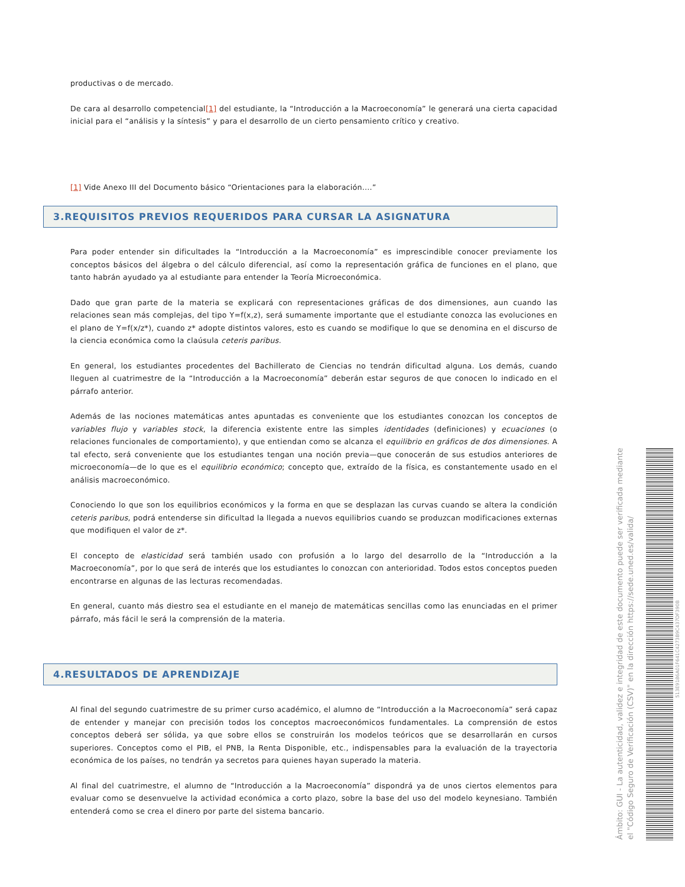productivas o de mercado.
De cara al desarrollo competencial[1] del estudiante, la “Introducción a la Macroeconomía” le generará una cierta capacidad inicial para el “análisis y la síntesis” y para el desarrollo de un cierto pensamiento crítico y creativo.
[1] Vide Anexo III del Documento básico “Orientaciones para la elaboración....”
3.REQUISITOS PREVIOS REQUERIDOS PARA CURSAR LA ASIGNATURA
Para poder entender sin dificultades la “Introducción a la Macroeconomía” es imprescindible conocer previamente los conceptos básicos del álgebra o del cálculo diferencial, así como la representación gráfica de funciones en el plano, que tanto habrán ayudado ya al estudiante para entender la Teoría Microeconómica.
Dado que gran parte de la materia se explicará con representaciones gráficas de dos dimensiones, aun cuando las relaciones sean más complejas, del tipo Y=f(x,z), será sumamente importante que el estudiante conozca las evoluciones en el plano de Y=f(x/z*), cuando z* adopte distintos valores, esto es cuando se modifique lo que se denomina en el discurso de la ciencia económica como la claúsula ceteris paribus.
En general, los estudiantes procedentes del Bachillerato de Ciencias no tendrán dificultad alguna. Los demás, cuando lleguen al cuatrimestre de la “Introducción a la Macroeconomía” deberán estar seguros de que conocen lo indicado en el párrafo anterior.
Además de las nociones matemáticas antes apuntadas es conveniente que los estudiantes conozcan los conceptos de variables flujo y variables stock, la diferencia existente entre las simples identidades (definiciones) y ecuaciones (o relaciones funcionales de comportamiento), y que entiendan como se alcanza el equilibrio en gráficos de dos dimensiones. A tal efecto, será conveniente que los estudiantes tengan una noción previa—que conocerán de sus estudios anteriores de microeconomía—de lo que es el equilibrio económico; concepto que, extraído de la física, es constantemente usado en el análisis macroeconómico.
Conociendo lo que son los equilibrios económicos y la forma en que se desplazan las curvas cuando se altera la condición ceteris paribus, podrá entenderse sin dificultad la llegada a nuevos equilibrios cuando se produzcan modificaciones externas que modifiquen el valor de z*.
El concepto de elasticidad será también usado con profusión a lo largo del desarrollo de la “Introducción a la Macroeconomía”, por lo que será de interés que los estudiantes lo conozcan con anterioridad. Todos estos conceptos pueden encontrarse en algunas de las lecturas recomendadas.
En general, cuanto más diestro sea el estudiante en el manejo de matemáticas sencillas como las enunciadas en el primer párrafo, más fácil le será la comprensión de la materia.
4.RESULTADOS DE APRENDIZAJE
Al final del segundo cuatrimestre de su primer curso académico, el alumno de “Introducción a la Macroeconomía” será capaz de entender y manejar con precisión todos los conceptos macroeconómicos fundamentales. La comprensión de estos conceptos deberá ser sólida, ya que sobre ellos se construirán los modelos teóricos que se desarrollarán en cursos superiores. Conceptos como el PIB, el PNB, la Renta Disponible, etc., indispensables para la evaluación de la trayectoria económica de los países, no tendrán ya secretos para quienes hayan superado la materia.
Al final del cuatrimestre, el alumno de “Introducción a la Macroeconomía” dispondrá ya de unos ciertos elementos para evaluar como se desenvuelve la actividad económica a corto plazo, sobre la base del uso del modelo keynesiano. También entenderá como se crea el dinero por parte del sistema bancario.
Ámbito: GUI - La autenticidad, validez e integridad de este documento puede ser verificada mediante
el "Código Seguro de Verificación (CSV)" en la dirección https://sede.uned.es/valida/
513E9186A01F641C4273B9C437DF390B